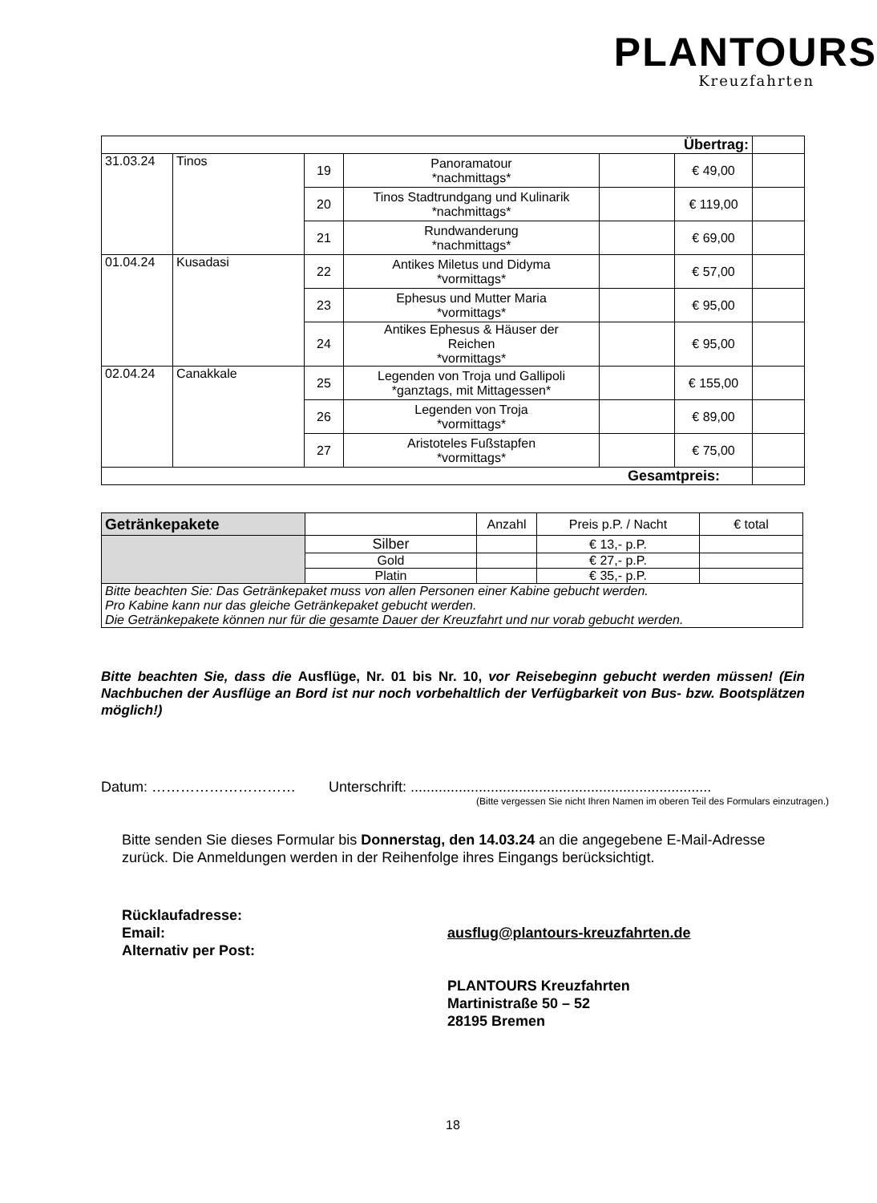PLANTOURS
Kreuzfahrten
| Übertrag: | | | | | | |
| 31.03.24 | Tinos | 19 | Panoramatour *nachmittags* | | € 49,00 | |
| | | 20 | Tinos Stadtrundgang und Kulinarik *nachmittags* | | € 119,00 | |
| | | 21 | Rundwanderung *nachmittags* | | € 69,00 | |
| 01.04.24 | Kusadasi | 22 | Antikes Miletus und Didyma *vormittags* | | € 57,00 | |
| | | 23 | Ephesus und Mutter Maria *vormittags* | | € 95,00 | |
| | | 24 | Antikes Ephesus & Häuser der Reichen *vormittags* | | € 95,00 | |
| 02.04.24 | Canakkale | 25 | Legenden von Troja und Gallipoli *ganztags, mit Mittagessen* | | € 155,00 | |
| | | 26 | Legenden von Troja *vormittags* | | € 89,00 | |
| | | 27 | Aristoteles Fußstapfen *vormittags* | | € 75,00 | |
| Gesamtpreis: | | | | | | |
| Getränkepakete | | Anzahl | Preis p.P. / Nacht | € total |
| | Silber | | € 13,- p.P. | |
| | Gold | | € 27,- p.P. | |
| | Platin | | € 35,- p.P. | |
| Bitte beachten Sie: Das Getränkepaket muss von allen Personen einer Kabine gebucht werden. Pro Kabine kann nur das gleiche Getränkepaket gebucht werden. Die Getränkepakete können nur für die gesamte Dauer der Kreuzfahrt und nur vorab gebucht werden. | | | | |
Bitte beachten Sie, dass die Ausflüge, Nr. 01 bis Nr. 10, vor Reisebeginn gebucht werden müssen! (Ein Nachbuchen der Ausflüge an Bord ist nur noch vorbehaltlich der Verfügbarkeit von Bus- bzw. Bootsplätzen möglich!)
Datum: ………………………… Unterschrift: ...........................................................................
(Bitte vergessen Sie nicht Ihren Namen im oberen Teil des Formulars einzutragen.)
Bitte senden Sie dieses Formular bis Donnerstag, den 14.03.24 an die angegebene E-Mail-Adresse zurück. Die Anmeldungen werden in der Reihenfolge ihres Eingangs berücksichtigt.
Rücklaufadresse:
Email:
Alternativ per Post:
ausflug@plantours-kreuzfahrten.de
PLANTOURS Kreuzfahrten
Martinistraße 50 – 52
28195 Bremen
18